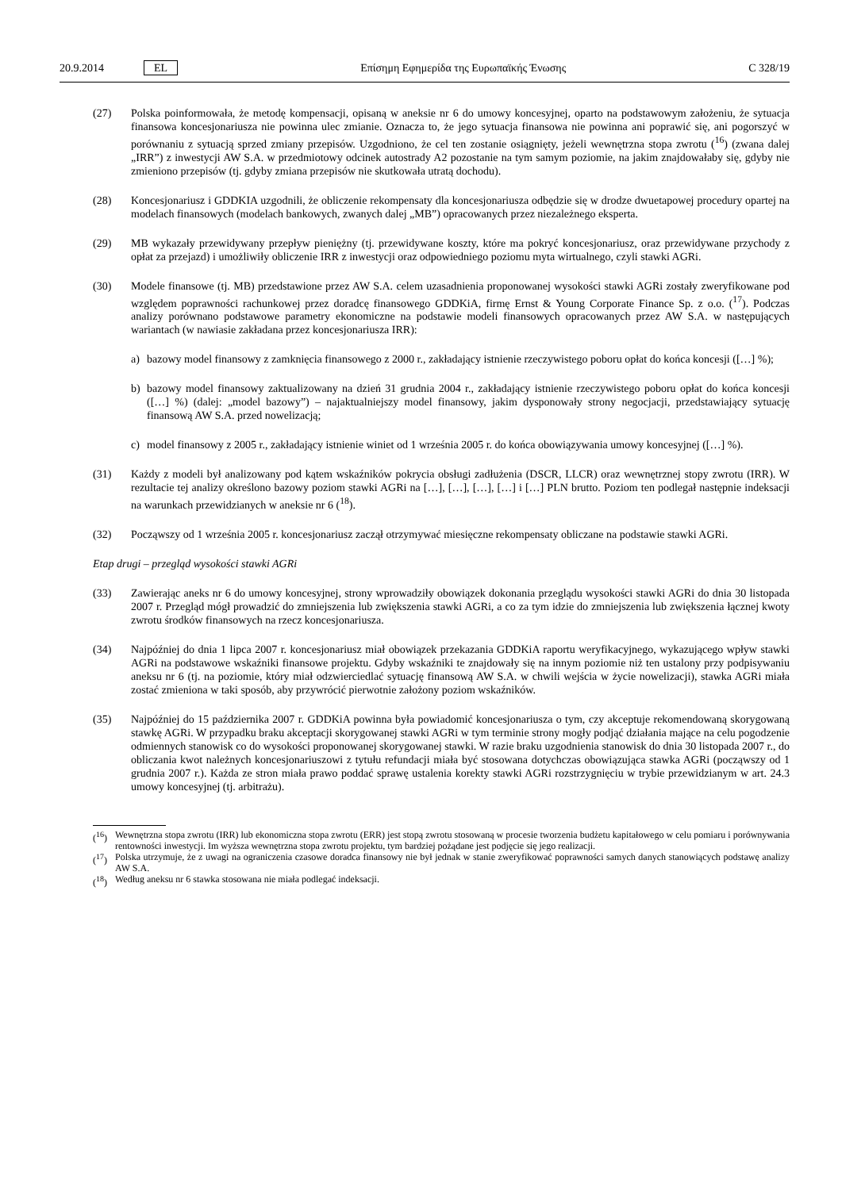20.9.2014 EL Επίσημη Εφημερίδα της Ευρωπαϊκής Ένωσης C 328/19
(27) Polska poinformowała, że metodę kompensacji, opisaną w aneksie nr 6 do umowy koncesyjnej, oparto na podstawowym założeniu, że sytuacja finansowa koncesjonariusza nie powinna ulec zmianie. Oznacza to, że jego sytuacja finansowa nie powinna ani poprawić się, ani pogorszyć w porównaniu z sytuacją sprzed zmiany przepisów. Uzgodniono, że cel ten zostanie osiągnięty, jeżeli wewnętrzna stopa zwrotu (<sup>16</sup>) (zwana dalej „IRR”) z inwestycji AW S.A. w przedmiotowy odcinek autostrady A2 pozostanie na tym samym poziomie, na jakim znajdowałaby się, gdyby nie zmieniono przepisów (tj. gdyby zmiana przepisów nie skutkowała utratą dochodu).
(28) Koncesjonariusz i GDDKIA uzgodnili, że obliczenie rekompensaty dla koncesjonariusza odbędzie się w drodze dwuetapowej procedury opartej na modelach finansowych (modelach bankowych, zwanych dalej „MB”) opracowanych przez niezależnego eksperta.
(29) MB wykazały przewidywany przepływ pieniężny (tj. przewidywane koszty, które ma pokryć koncesjonariusz, oraz przewidywane przychody z opłat za przejazd) i umożliwiły obliczenie IRR z inwestycji oraz odpowiedniego poziomu myta wirtualnego, czyli stawki AGRi.
(30) Modele finansowe (tj. MB) przedstawione przez AW S.A. celem uzasadnienia proponowanej wysokości stawki AGRi zostały zweryfikowane pod względem poprawności rachunkowej przez doradcę finansowego GDDKiA, firmę Ernst & Young Corporate Finance Sp. z o.o. (<sup>17</sup>). Podczas analizy porównano podstawowe parametry ekonomiczne na podstawie modeli finansowych opracowanych przez AW S.A. w następujących wariantach (w nawiasie zakładana przez koncesjonariusza IRR):
a) bazowy model finansowy z zamknięcia finansowego z 2000 r., zakładający istnienie rzeczywistego poboru opłat do końca koncesji ([…] %);
b) bazowy model finansowy zaktualizowany na dzień 31 grudnia 2004 r., zakładający istnienie rzeczywistego poboru opłat do końca koncesji ([…] %) (dalej: „model bazowy”) – najaktualniejszy model finansowy, jakim dysponowały strony negocjacji, przedstawiający sytuację finansową AW S.A. przed nowelizacją;
c) model finansowy z 2005 r., zakładający istnienie winiet od 1 września 2005 r. do końca obowiązywania umowy koncesyjnej ([…] %).
(31) Każdy z modeli był analizowany pod kątem wskaźników pokrycia obsługi zadłużenia (DSCR, LLCR) oraz wewnętrznej stopy zwrotu (IRR). W rezultacie tej analizy określono bazowy poziom stawki AGRi na […], […], […], […] i […] PLN brutto. Poziom ten podlegał następnie indeksacji na warunkach przewidzianych w aneksie nr 6 (<sup>18</sup>).
(32) Począwszy od 1 września 2005 r. koncesjonariusz zaczął otrzymywać miesięczne rekompensaty obliczane na podstawie stawki AGRi.
Etap drugi – przegląd wysokości stawki AGRi
(33) Zawierając aneks nr 6 do umowy koncesyjnej, strony wprowadziły obowiązek dokonania przeglądu wysokości stawki AGRi do dnia 30 listopada 2007 r. Przegląd mógł prowadzić do zmniejszenia lub zwiększenia stawki AGRi, a co za tym idzie do zmniejszenia lub zwiększenia łącznej kwoty zwrotu środków finansowych na rzecz koncesjonariusza.
(34) Najpóźniej do dnia 1 lipca 2007 r. koncesjonariusz miał obowiązek przekazania GDDKiA raportu weryfikacyjnego, wykazującego wpływ stawki AGRi na podstawowe wskaźniki finansowe projektu. Gdyby wskaźniki te znajdowały się na innym poziomie niż ten ustalony przy podpisywaniu aneksu nr 6 (tj. na poziomie, który miał odzwierciedlać sytuację finansową AW S.A. w chwili wejścia w życie nowelizacji), stawka AGRi miała zostać zmieniona w taki sposób, aby przywrócić pierwotnie założony poziom wskaźników.
(35) Najpóźniej do 15 października 2007 r. GDDKiA powinna była powiadomić koncesjonariusza o tym, czy akceptuje rekomendowaną skorygowaną stawkę AGRi. W przypadku braku akceptacji skorygowanej stawki AGRi w tym terminie strony mogły podjąć działania mające na celu pogodzenie odmiennych stanowisk co do wysokości proponowanej skorygowanej stawki. W razie braku uzgodnienia stanowisk do dnia 30 listopada 2007 r., do obliczania kwot należnych koncesjonariuszowi z tytułu refundacji miała być stosowana dotychczas obowiązująca stawka AGRi (począwszy od 1 grudnia 2007 r.). Każda ze stron miała prawo poddać sprawę ustalenia korekty stawki AGRi rozstrzygnięciu w trybie przewidzianym w art. 24.3 umowy koncesyjnej (tj. arbitrażu).
(<sup>16</sup>) Wewnętrzna stopa zwrotu (IRR) lub ekonomiczna stopa zwrotu (ERR) jest stopą zwrotu stosowaną w procesie tworzenia budżetu kapitałowego w celu pomiaru i porównywania rentowności inwestycji. Im wyższa wewnętrzna stopa zwrotu projektu, tym bardziej pożądane jest podjęcie się jego realizacji.
(<sup>17</sup>) Polska utrzymuje, że z uwagi na ograniczenia czasowe doradca finansowy nie był jednak w stanie zweryfikować poprawności samych danych stanowiących podstawę analizy AW S.A.
(<sup>18</sup>) Według aneksu nr 6 stawka stosowana nie miała podlegać indeksacji.